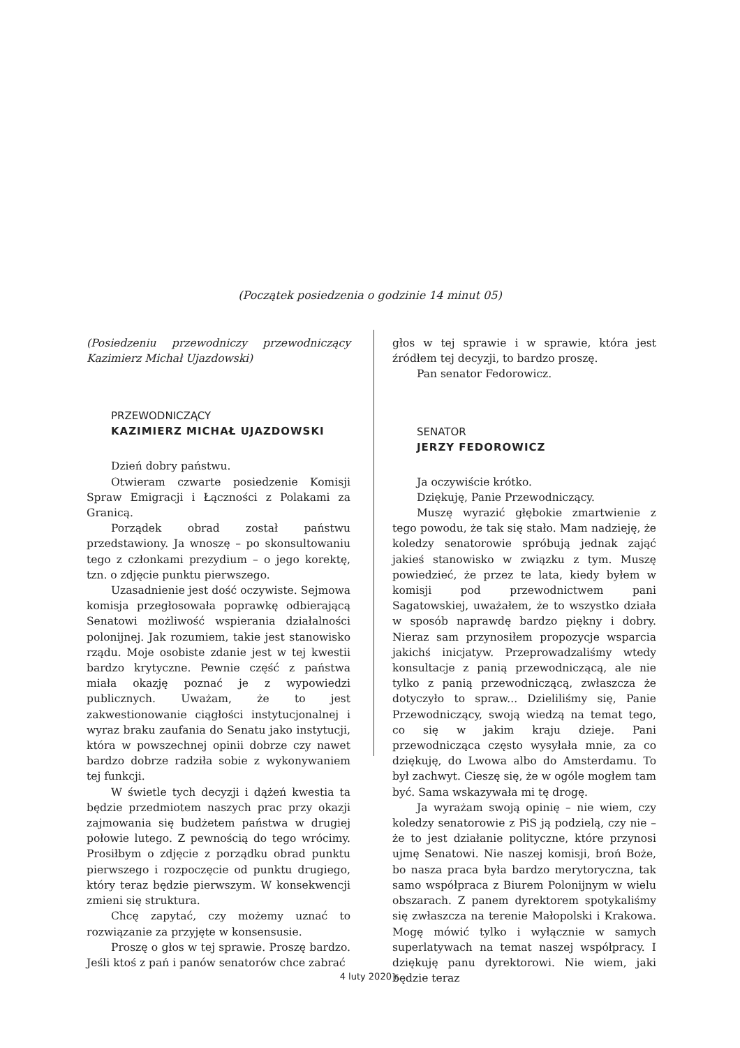(Początek posiedzenia o godzinie 14 minut 05)
(Posiedzeniu przewodniczy przewodniczący Kazimierz Michał Ujazdowski)
PRZEWODNICZĄCY
KAZIMIERZ MICHAŁ UJAZDOWSKI
Dzień dobry państwu.
Otwieram czwarte posiedzenie Komisji Spraw Emigracji i Łączności z Polakami za Granicą.
Porządek obrad został państwu przedstawiony. Ja wnoszę – po skonsultowaniu tego z członkami prezydium – o jego korektę, tzn. o zdjęcie punktu pierwszego.
Uzasadnienie jest dość oczywiste. Sejmowa komisja przegłosowała poprawkę odbierającą Senatowi możliwość wspierania działalności polonijnej. Jak rozumiem, takie jest stanowisko rządu. Moje osobiste zdanie jest w tej kwestii bardzo krytyczne. Pewnie część z państwa miała okazję poznać je z wypowiedzi publicznych. Uważam, że to jest zakwestionowanie ciągłości instytucjonalnej i wyraz braku zaufania do Senatu jako instytucji, która w powszechnej opinii dobrze czy nawet bardzo dobrze radziła sobie z wykonywaniem tej funkcji.
W świetle tych decyzji i dążeń kwestia ta będzie przedmiotem naszych prac przy okazji zajmowania się budżetem państwa w drugiej połowie lutego. Z pewnością do tego wrócimy. Prosiłbym o zdjęcie z porządku obrad punktu pierwszego i rozpoczęcie od punktu drugiego, który teraz będzie pierwszym. W konsekwencji zmieni się struktura.
Chcę zapytać, czy możemy uznać to rozwiązanie za przyjęte w konsensusie.
Proszę o głos w tej sprawie. Proszę bardzo. Jeśli ktoś z pań i panów senatorów chce zabrać
głos w tej sprawie i w sprawie, która jest źródłem tej decyzji, to bardzo proszę.
Pan senator Fedorowicz.
SENATOR
JERZY FEDOROWICZ
Ja oczywiście krótko.
Dziękuję, Panie Przewodniczący.
Muszę wyrazić głębokie zmartwienie z tego powodu, że tak się stało. Mam nadzieję, że koledzy senatorowie spróbują jednak zająć jakieś stanowisko w związku z tym. Muszę powiedzieć, że przez te lata, kiedy byłem w komisji pod przewodnictwem pani Sagatowskiej, uważałem, że to wszystko działa w sposób naprawdę bardzo piękny i dobry. Nieraz sam przynosiłem propozycje wsparcia jakichś inicjatyw. Przeprowadzaliśmy wtedy konsultacje z panią przewodniczącą, ale nie tylko z panią przewodniczącą, zwłaszcza że dotyczyło to spraw... Dzieliliśmy się, Panie Przewodniczący, swoją wiedzą na temat tego, co się w jakim kraju dzieje. Pani przewodnicząca często wysyłała mnie, za co dziękuję, do Lwowa albo do Amsterdamu. To był zachwyt. Cieszę się, że w ogóle mogłem tam być. Sama wskazywała mi tę drogę.
Ja wyrażam swoją opinię – nie wiem, czy koledzy senatorowie z PiS ją podzielą, czy nie – że to jest działanie polityczne, które przynosi ujmę Senatowi. Nie naszej komisji, broń Boże, bo nasza praca była bardzo merytoryczna, tak samo współpraca z Biurem Polonijnym w wielu obszarach. Z panem dyrektorem spotykaliśmy się zwłaszcza na terenie Małopolski i Krakowa. Mogę mówić tylko i wyłącznie w samych superlatywach na temat naszej współpracy. I dziękuję panu dyrektorowi. Nie wiem, jaki będzie teraz
4 luty 2020 r.